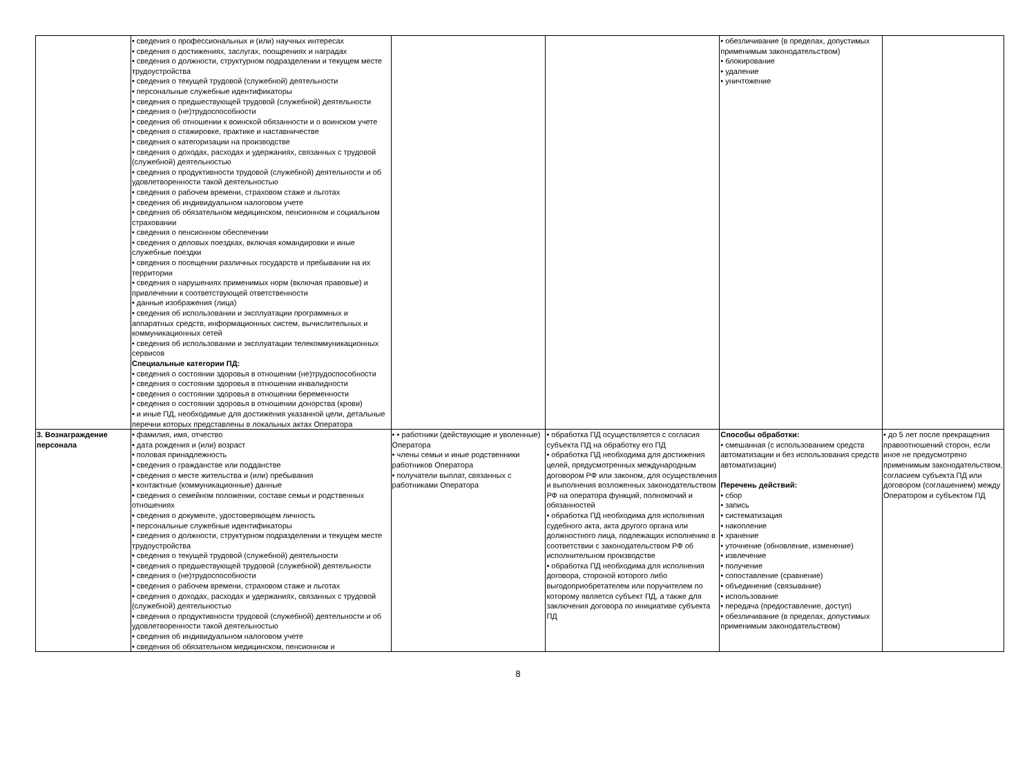| | • сведения о профессиональных и (или) научных интересах • сведения о достижениях, заслугах, поощрениях и наградах • сведения о должности, структурном подразделении и текущем месте трудоустройства • сведения о текущей трудовой (служебной) деятельности • персональные служебные идентификаторы • сведения о предшествующей трудовой (служебной) деятельности • сведения о (не)трудоспособности • сведения об отношении к воинской обязанности и о воинском учете • сведения о стажировке, практике и наставничестве • сведения о категоризации на производстве • сведения о доходах, расходах и удержаниях, связанных с трудовой (служебной) деятельностью • сведения о продуктивности трудовой (служебной) деятельности и об удовлетворенности такой деятельностью • сведения о рабочем времени, страховом стаже и льготах • сведения об индивидуальном налоговом учете • сведения об обязательном медицинском, пенсионном и социальном страховании • сведения о пенсионном обеспечении • сведения о деловых поездках, включая командировки и иные служебные поездки • сведения о посещении различных государств и пребывании на их территории • сведения о нарушениях применимых норм (включая правовые) и привлечении к соответствующей ответственности • данные изображения (лица) • сведения об использовании и эксплуатации программных и аппаратных средств, информационных систем, вычислительных и коммуникационных сетей • сведения об использовании и эксплуатации телекоммуникационных сервисов Специальные категории ПД: • сведения о состоянии здоровья в отношении (не)трудоспособности • сведения о состоянии здоровья в отношении инвалидности • сведения о состоянии здоровья в отношении беременности • сведения о состоянии здоровья в отношении донорства (крови) • и иные ПД, необходимые для достижения указанной цели, детальные перечни которых представлены в локальных актах Оператора | | | • обезличивание (в пределах, допустимых применимым законодательством) • блокирование • удаление • уничтожение | |
| 3. Вознаграждение персонала | • фамилия, имя, отчество • дата рождения и (или) возраст • половая принадлежность • сведения о гражданстве или подданстве • сведения о месте жительства и (или) пребывания • контактные (коммуникационные) данные • сведения о семейном положении, составе семьи и родственных отношениях • сведения о документе, удостоверяющем личность • персональные служебные идентификаторы • сведения о должности, структурном подразделении и текущем месте трудоустройства • сведения о текущей трудовой (служебной) деятельности • сведения о предшествующей трудовой (служебной) деятельности • сведения о (не)трудоспособности • сведения о рабочем времени, страховом стаже и льготах • сведения о доходах, расходах и удержаниях, связанных с трудовой (служебной) деятельностью • сведения о продуктивности трудовой (служебной) деятельности и об удовлетворенности такой деятельностью • сведения об индивидуальном налоговом учете • сведения об обязательном медицинском, пенсионном и | • • работники (действующие и уволенные) Оператора • члены семьи и иные родственники работников Оператора • получатели выплат, связанных с работниками Оператора | • обработка ПД осуществляется с согласия субъекта ПД на обработку его ПД • обработка ПД необходима для достижения целей, предусмотренных международным договором РФ или законом, для осуществления и выполнения возложенных законодательством РФ на оператора функций, полномочий и обязанностей • обработка ПД необходима для исполнения судебного акта, акта другого органа или должностного лица, подлежащих исполнению в соответствии с законодательством РФ об исполнительном производстве • обработка ПД необходима для исполнения договора, стороной которого либо выгодоприобретателем или поручителем по которому является субъект ПД, а также для заключения договора по инициативе субъекта ПД | Способы обработки: • смешанная (с использованием средств автоматизации и без использования средств автоматизации) Перечень действий: • сбор • запись • систематизация • накопление • хранение • уточнение (обновление, изменение) • извлечение • получение • сопоставление (сравнение) • объединение (связывание) • использование • передача (предоставление, доступ) • обезличивание (в пределах, допустимых применимым законодательством) | • до 5 лет после прекращения правоотношений сторон, если иное не предусмотрено применимым законодательством, согласием субъекта ПД или договором (соглашением) между Оператором и субъектом ПД |
8